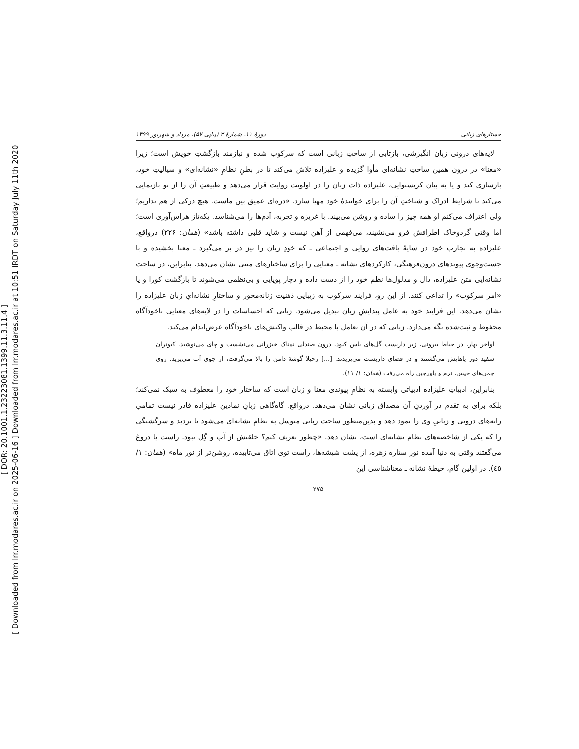[ DOR: 20.1001.1.23223081.1399.11.3.11.4 ]
[ Downloaded from lrr.modares.ac.ir on 2025-06-16 ] Downloaded from lrr.modares.ac.ir at 10:51 IRDT on Saturday July 11th 2020
جستارهای زبانی دورهٔ ۱۱، شمارهٔ ۳ (پیاپی ۵۷)، مرداد و شهریور ۱۳۹۹
لایه‌های درونی زبان انگیزشی، بازتابی از ساحتِ زبانی است که سرکوب شده و نیازمند بازگشتِ خویش است؛ زیرا «معنا» در درون همین ساحتِ نشانه‌ای مأوا گزیده و علیزاده تلاش می‌کند تا در بطنِ نظامِ «نشانه‌ای» و سیالیتِ خود، بازسازی کند و یا به بیان کریستوایی، علیزاده ذات زبان را در اولویت روایت قرار می‌دهد و طبیعتِ آن را از نو بازنمایی می‌کند تا شرایط ادراک و شناختِ آن را برای خوانندهٔ خود مهیا سازد. «دره‌ای عمیق بین ماست. هیچ درکی از هم نداریم؛ ولی اعتراف می‌کنم او همه چیز را ساده و روشن می‌بیند. با غریزه و تجربه، آدم‌ها را می‌شناسد. یکه‌تاز هراس‌آوری است؛ اما وقتی گردوخاک اطرافش فرو می‌نشیند، می‌فهمی از آهن نیست و شاید قلبی داشته باشد» (همان: ۲۲۶) درواقع، علیزاده به تجارب خود در سایهٔ بافت‌های روایی و اجتماعی ـ که خودِ زبان را نیز در بر می‌گیرد ـ معنا بخشیده و با جست‌وجوی پیوندهای درون‌فرهنگی، کارکردهای نشانه ـ معنایی را برای ساختارهای متنی نشان می‌دهد. بنابراین، در ساحت نشانه‌ایی متن علیزاده، دال و مدلول‌ها نظم خود را از دست داده و دچار پویایی و بی‌نظمی می‌شوند تا بازگشت کورا و یا «امر سرکوب» را تداعی کنند. از این رو، فرایند سرکوب به زیبایی ذهنیت زنانه‌محور و ساختارِ نشانه‌ایِ زبان علیزاده را نشان می‌دهد. این فرایند خود به عامل پیدایشِ زبان تبدیل می‌شود. زبانی که احساسات را در لایه‌های معنایی ناخودآگاه محفوظ و ثبت‌شده نگه می‌دارد. زبانی که در آن تعامل با محیط در قالب واکنش‌های ناخودآگاه عرض‌اندام می‌کند.
اواخر بهار، در حیاط بیرونی، زیر داربست گل‌های یاس کبود، درون صندلی نمناک خیزرانی می‌نشست و چای می‌نوشید. کبوتران سفید دور پاهایش می‌گشتند و در فضای داربست می‌پریدند. [...] رحیلا گوشهٔ دامن را بالا می‌گرفت، از جوی آب می‌پرید. روی چمن‌های خیس، نرم و پاورچین راه می‌رفت (همان: ۱/ ۱۱).
بنابراین، ادبیاتِ علیزاده ادبیاتی وابسته به نظامِ پیوندی معنا و زبان است که ساختار خود را معطوف به سبک نمی‌کند؛ بلکه برای به تقدم در آوردنِ آن مصداق زبانی نشان می‌دهد. درواقع، گاه‌گاهی زبانِ نمادین علیزاده قادر نیست تمامیِ رانه‌های درونی و زبانیِ وی را نمود دهد و بدین‌منظور ساحت زبانی متوسل به نظامِ نشانه‌ای می‌شود تا تردید و سرگشتگی را که یکی از شاخصه‌های نظام نشانه‌ای است، نشان دهد. «چطور تعریف کنم؟ خلقتش از آب و گِل نبود. راست یا دروغ می‌گفتند وقتی به دنیا آمده نور ستاره زهره، از پشت شیشه‌ها، راست توی اتاق می‌تابیده، روشن‌تر از نور ماه» (همان: ۱/ ٤٥). در اولین گام، حیطهٔ نشانه ـ معناشناسی این
۲۷۵